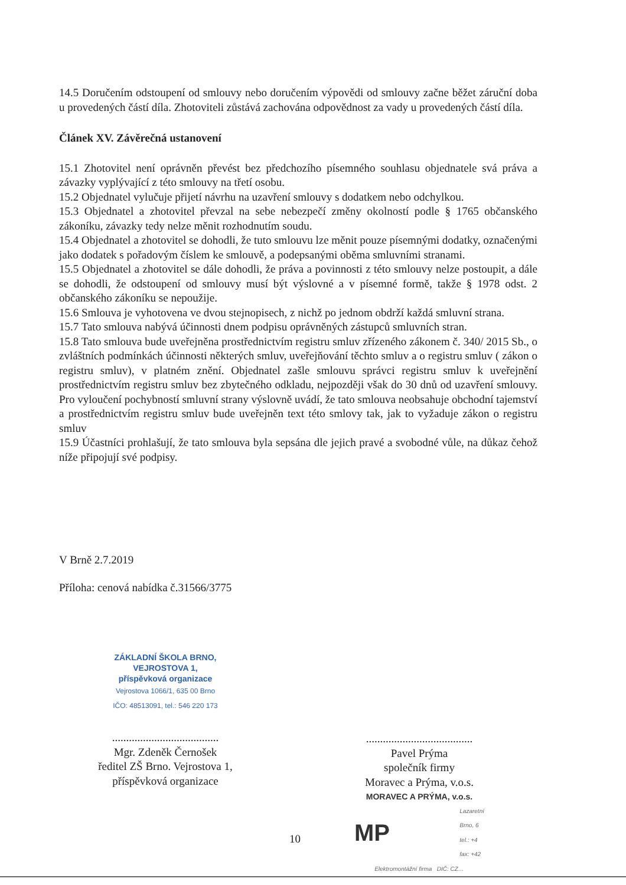14.5 Doručením odstoupení od smlouvy nebo doručením výpovědi od smlouvy začne běžet záruční doba u provedených částí díla. Zhotoviteli zůstává zachována odpovědnost za vady u provedených částí díla.
Článek XV. Závěrečná ustanovení
15.1 Zhotovitel není oprávněn převést bez předchozího písemného souhlasu objednatele svá práva a závazky vyplývající z této smlouvy na třetí osobu.
15.2 Objednatel vylučuje přijetí návrhu na uzavření smlouvy s dodatkem nebo odchylkou.
15.3 Objednatel a zhotovitel převzal na sebe nebezpečí změny okolností podle § 1765 občanského zákoníku, závazky tedy nelze měnit rozhodnutím soudu.
15.4 Objednatel a zhotovitel se dohodli, že tuto smlouvu lze měnit pouze písemnými dodatky, označenými jako dodatek s pořadovým číslem ke smlouvě, a podepsanými oběma smluvními stranami.
15.5 Objednatel a zhotovitel se dále dohodli, že práva a povinnosti z této smlouvy nelze postoupit, a dále se dohodli, že odstoupení od smlouvy musí být výslovné a v písemné formě, takže § 1978 odst. 2 občanského zákoníku se nepoužije.
15.6 Smlouva je vyhotovena ve dvou stejnopisech, z nichž po jednom obdrží každá smluvní strana.
15.7 Tato smlouva nabývá účinnosti dnem podpisu oprávněných zástupců smluvních stran.
15.8 Tato smlouva bude uveřejněna prostřednictvím registru smluv zřízeného zákonem č. 340/ 2015 Sb., o zvláštních podmínkách účinnosti některých smluv, uveřejňování těchto smluv a o registru smluv ( zákon o registru smluv), v platném znění. Objednatel zašle smlouvu správci registru smluv k uveřejnění prostřednictvím registru smluv bez zbytečného odkladu, nejpozději však do 30 dnů od uzavření smlouvy. Pro vyloučení pochybností smluvní strany výslovně uvádí, že tato smlouva neobsahuje obchodní tajemství a prostřednictvím registru smluv bude uveřejněn text této smlovy tak, jak to vyžaduje zákon o registru smluv
15.9 Účastníci prohlašují, že tato smlouva byla sepsána dle jejich pravé a svobodné vůle, na důkaz čehož níže připojují své podpisy.
V Brně 2.7.2019
Příloha: cenová nabídka č.31566/3775
ZÁKLADNÍ ŠKOLA BRNO,
VEJROSTOVA 1,
příspěvková organizace
Vejrostova 1066/1, 635 00 Brno
IČO: 48513091, tel.: 546 220 173
......................................
Mgr. Zdeněk Černošek
ředitel ZŠ Brno. Vejrostova 1,
příspěvková organizace
......................................
Pavel Prýma
společník firmy
Moravec a Prýma, v.o.s.
MORAVEC A PRÝMA, v.o.s.
MP Lazaretní
Brno, 6
tel.: +4
fax: +42
Elektromontážní firma DIČ: CZ…
10